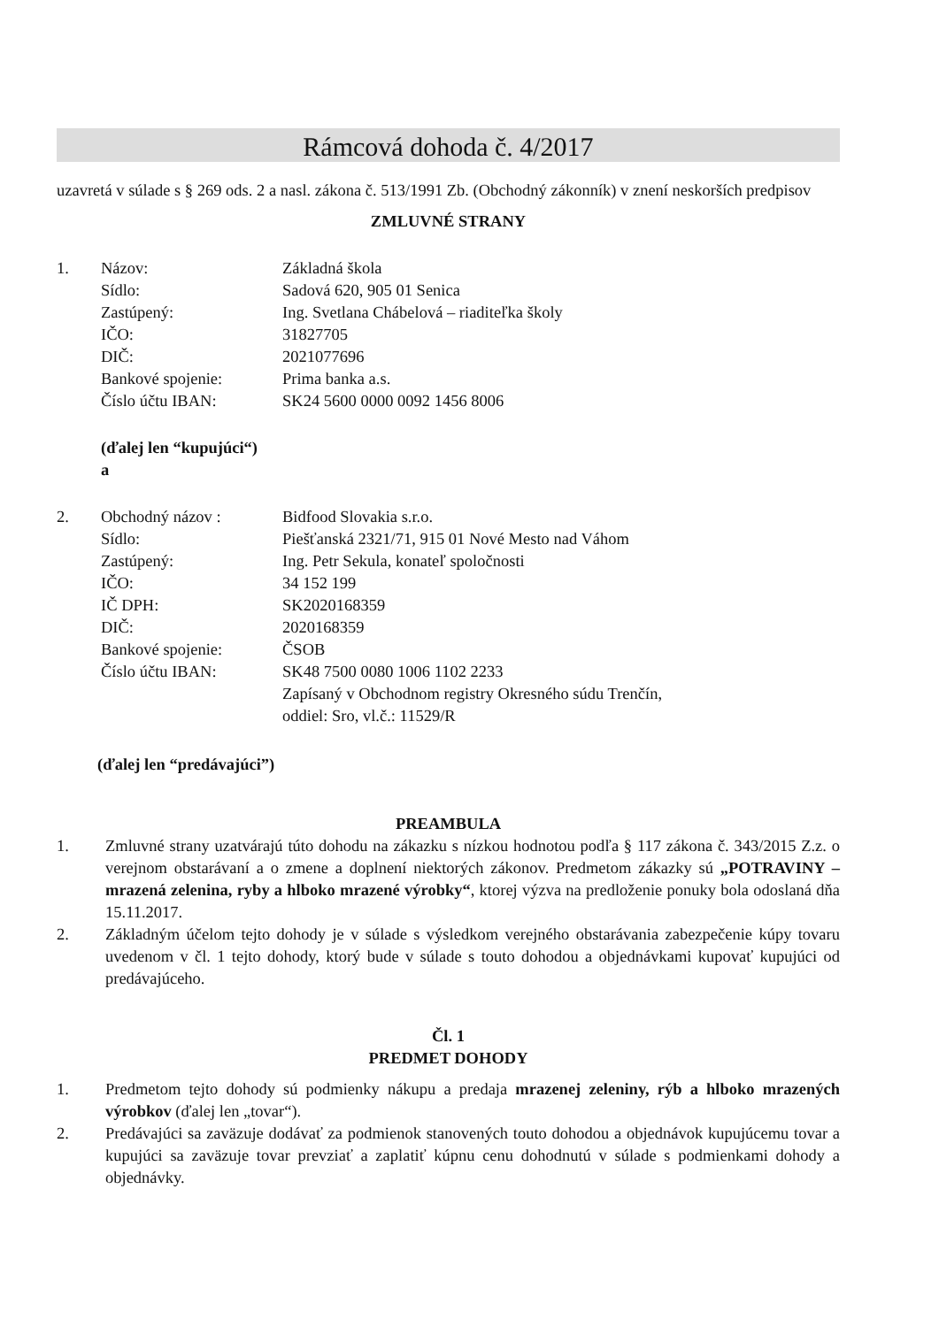Rámcová dohoda č. 4/2017
uzavretá v súlade s § 269 ods. 2 a nasl. zákona č. 513/1991 Zb. (Obchodný zákonník) v znení neskorších predpisov
ZMLUVNÉ STRANY
1. Názov:
Sídlo:
Zastúpený:
IČO:
DIČ:
Bankové spojenie:
Číslo účtu IBAN:
Základná škola
Sadová 620, 905 01 Senica
Ing. Svetlana Chábelová – riaditeľka školy
31827705
2021077696
Prima banka a.s.
SK24 5600 0000 0092 1456 8006
(ďalej len “kupujúci“)
a
2. Obchodný názov :
Sídlo:
Zastúpený:
IČO:
IČ DPH:
DIČ:
Bankové spojenie:
Číslo účtu IBAN:
Bidfood Slovakia s.r.o.
Piešťanská 2321/71, 915 01 Nové Mesto nad Váhom
Ing. Petr Sekula, konateľ spoločnosti
34 152 199
SK2020168359
2020168359
ČSOB
SK48 7500 0080 1006 1102 2233
Zapísaný v Obchodnom registry Okresného súdu Trenčín,
oddiel: Sro, vl.č.: 11529/R
(ďalej len “predávajúci”)
PREAMBULA
1. Zmluvné strany uzatvárajú túto dohodu na zákazku s nízkou hodnotou podľa § 117 zákona č. 343/2015 Z.z. o verejnom obstarávaní a o zmene a doplnení niektorých zákonov. Predmetom zákazky sú „POTRAVINY – mrazená zelenina, ryby a hlboko mrazené výrobky“, ktorej výzva na predloženie ponuky bola odoslaná dňa 15.11.2017.
2. Základným účelom tejto dohody je v súlade s výsledkom verejného obstarávania zabezpečenie kúpy tovaru uvedenom v čl. 1 tejto dohody, ktorý bude v súlade s touto dohodou a objednávkami kupovať kupujúci od predávajúceho.
Čl. 1
PREDMET DOHODY
1. Predmetom tejto dohody sú podmienky nákupu a predaja mrazenej zeleniny, rýb a hlboko mrazených výrobkov (ďalej len „tovar“).
2. Predávajúci sa zaväzuje dodávať za podmienok stanovených touto dohodou a objednávok kupujúcemu tovar a kupujúci sa zaväzuje tovar prevziať a zaplatiť kúpnu cenu dohodnutú v súlade s podmienkami dohody a objednávky.